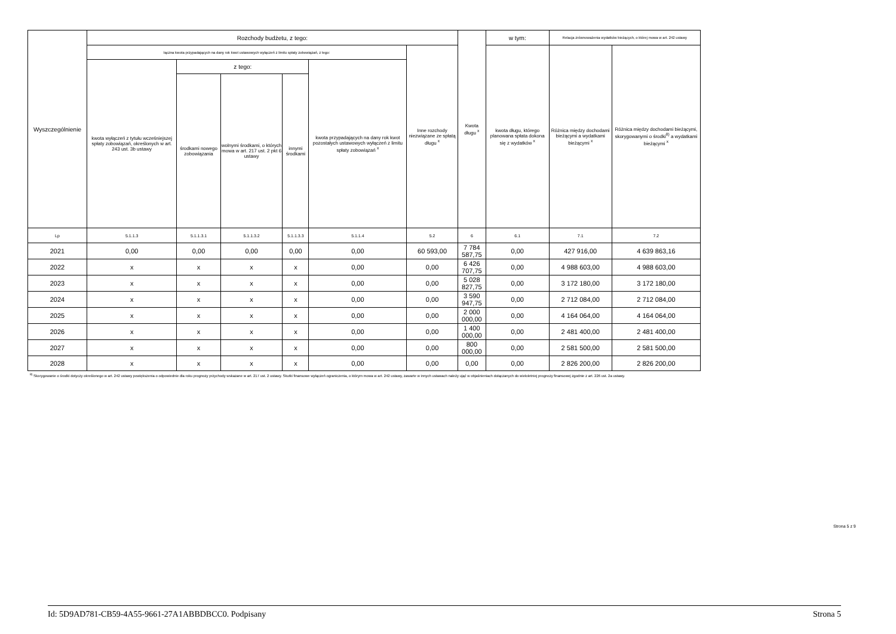| Wyszczególnienie | Rozchody budżetu, z tego: | | | | | | Kwota długu <sup>x</sup> | w tym: | Relacja zrównoważenia wydatków bieżących, o której mowa w art. 242 ustawy | |
| --- | --- | --- | --- | --- | --- | --- | --- | --- | --- | --- |
| | łączna kwota przypadających na dany rok kwot ustawowych wyłączeń z limitu spłaty zobowiązań, z tego: | | | | | Inne rozchody niezwiązane ze spłatą długu <sup>x</sup> | | kwota długu, którego planowana spłata dokona się z wydatków <sup>x</sup> | Różnica między dochodami bieżącymi a wydatkami bieżącymi <sup>x</sup> | Różnica między dochodami bieżącymi, skorygowanymi o środki<sup>8)</sup> a wydatkami bieżącymi <sup>x</sup> |
| | kwota wyłączeń z tytułu wcześniejszej spłaty zobowiązań, określonych w art. 243 ust. 3b ustawy | z tego: | | | kwota przypadających na dany rok kwot pozostałych ustawowych wyłączeń z limitu spłaty zobowiązań <sup>x</sup> | | | | | |
| | | środkami nowego zobowiązania | wolnymi środkami, o których mowa w art. 217 ust. 2 pkt 6 ustawy | innymi środkami | | | | | | |
| Lp | 5.1.1.3 | 5.1.1.3.1 | 5.1.1.3.2 | 5.1.1.3.3 | 5.1.1.4 | 5.2 | 6 | 6.1 | 7.1 | 7.2 |
| 2021 | 0,00 | 0,00 | 0,00 | 0,00 | 0,00 | 60 593,00 | 7 784 587,75 | 0,00 | 427 916,00 | 4 639 863,16 |
| 2022 | x | x | x | x | 0,00 | 0,00 | 6 426 707,75 | 0,00 | 4 988 603,00 | 4 988 603,00 |
| 2023 | x | x | x | x | 0,00 | 0,00 | 5 028 827,75 | 0,00 | 3 172 180,00 | 3 172 180,00 |
| 2024 | x | x | x | x | 0,00 | 0,00 | 3 590 947,75 | 0,00 | 2 712 084,00 | 2 712 084,00 |
| 2025 | x | x | x | x | 0,00 | 0,00 | 2 000 000,00 | 0,00 | 4 164 064,00 | 4 164 064,00 |
| 2026 | x | x | x | x | 0,00 | 0,00 | 1 400 000,00 | 0,00 | 2 481 400,00 | 2 481 400,00 |
| 2027 | x | x | x | x | 0,00 | 0,00 | 800 000,00 | 0,00 | 2 581 500,00 | 2 581 500,00 |
| 2028 | x | x | x | x | 0,00 | 0,00 | 0,00 | 0,00 | 2 826 200,00 | 2 826 200,00 |
<sup>8)</sup> Skorygowanie o środki dotyczy określonego w art. 242 ustawy powiększenia o odpowiednie dla roku prognozy przychody wskazane w art. 217 ust. 2 ustawy. Skutki finansowe wyłączeń ograniczenia, o którym mowa w art. 242 ustawy, zawarte w innych ustawach należy ująć w objaśnieniach dołączanych do wieloletniej prognozy finansowej zgodnie z art. 226 ust. 2a ustawy.
Strona 5 z 9
Id: 5D9AD781-CB59-4A55-9661-27A1ABBDBCC0. Podpisany Strona 5